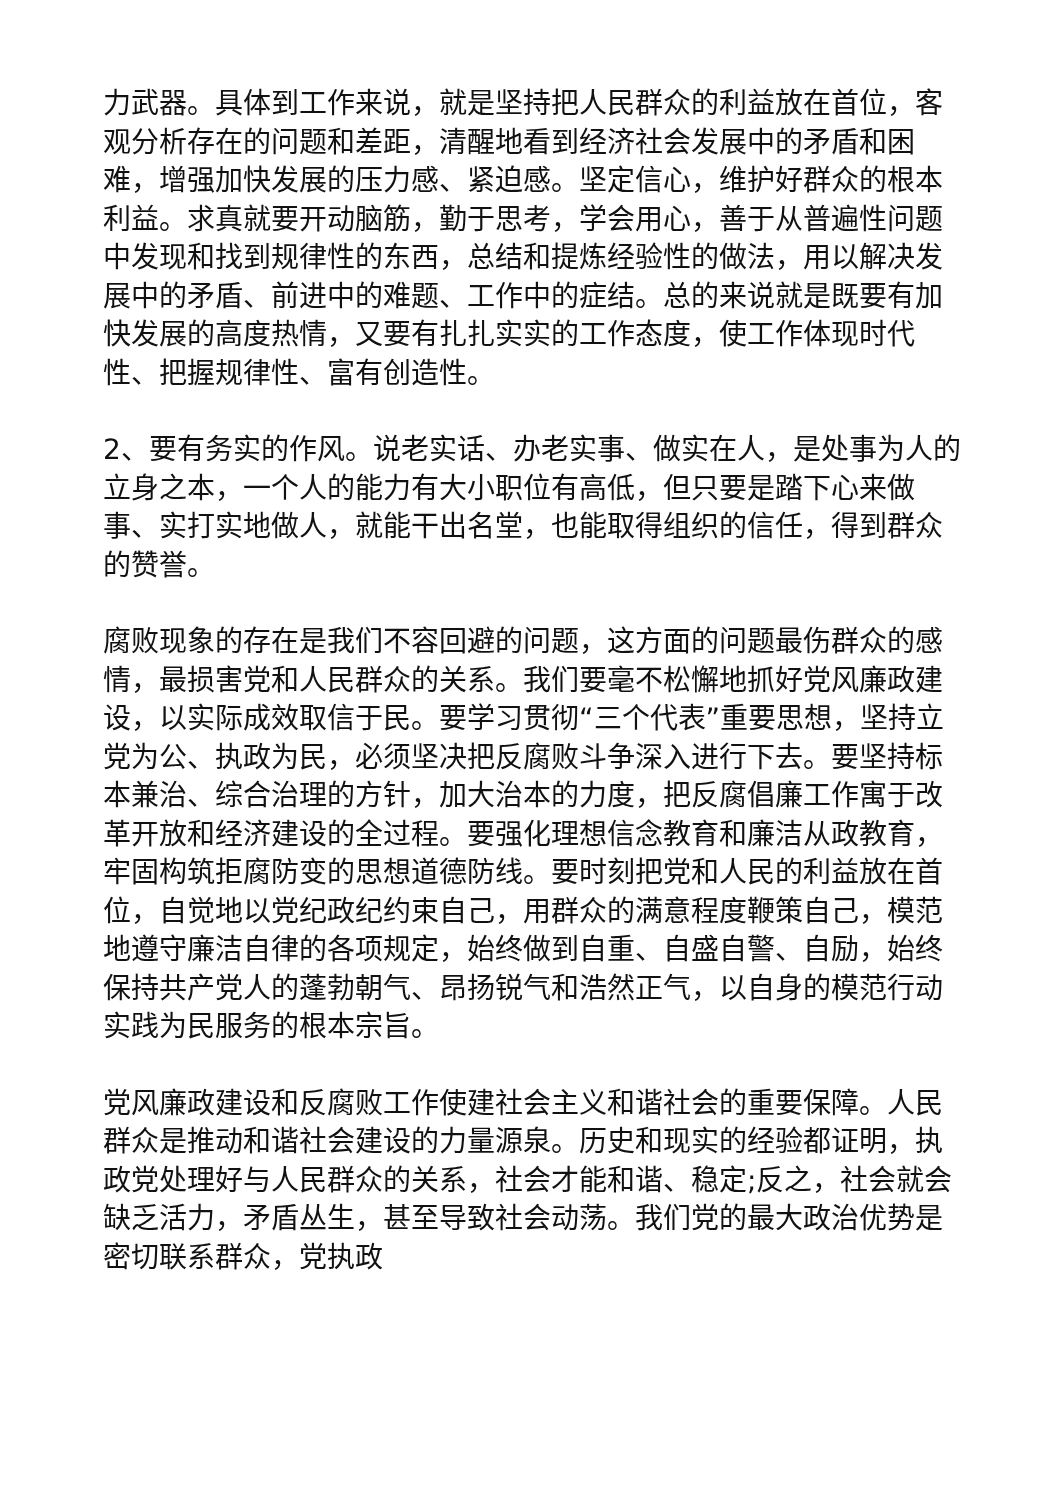力武器。具体到工作来说，就是坚持把人民群众的利益放在首位，客观分析存在的问题和差距，清醒地看到经济社会发展中的矛盾和困难，增强加快发展的压力感、紧迫感。坚定信心，维护好群众的根本利益。求真就要开动脑筋，勤于思考，学会用心，善于从普遍性问题中发现和找到规律性的东西，总结和提炼经验性的做法，用以解决发展中的矛盾、前进中的难题、工作中的症结。总的来说就是既要有加快发展的高度热情，又要有扎扎实实的工作态度，使工作体现时代性、把握规律性、富有创造性。
2、要有务实的作风。说老实话、办老实事、做实在人，是处事为人的立身之本，一个人的能力有大小职位有高低，但只要是踏下心来做事、实打实地做人，就能干出名堂，也能取得组织的信任，得到群众的赞誉。
腐败现象的存在是我们不容回避的问题，这方面的问题最伤群众的感情，最损害党和人民群众的关系。我们要毫不松懈地抓好党风廉政建设，以实际成效取信于民。要学习贯彻“三个代表”重要思想，坚持立党为公、执政为民，必须坚决把反腐败斗争深入进行下去。要坚持标本兼治、综合治理的方针，加大治本的力度，把反腐倡廉工作寓于改革开放和经济建设的全过程。要强化理想信念教育和廉洁从政教育，牢固构筑拒腐防变的思想道德防线。要时刻把党和人民的利益放在首位，自觉地以党纪政纪约束自己，用群众的满意程度鞭策自己，模范地遵守廉洁自律的各项规定，始终做到自重、自盛自警、自励，始终保持共产党人的蓬勃朝气、昂扬锐气和浩然正气，以自身的模范行动实践为民服务的根本宗旨。
党风廉政建设和反腐败工作使建社会主义和谐社会的重要保障。人民群众是推动和谐社会建设的力量源泉。历史和现实的经验都证明，执政党处理好与人民群众的关系，社会才能和谐、稳定;反之，社会就会缺乏活力，矛盾丛生，甚至导致社会动荡。我们党的最大政治优势是密切联系群众，党执政